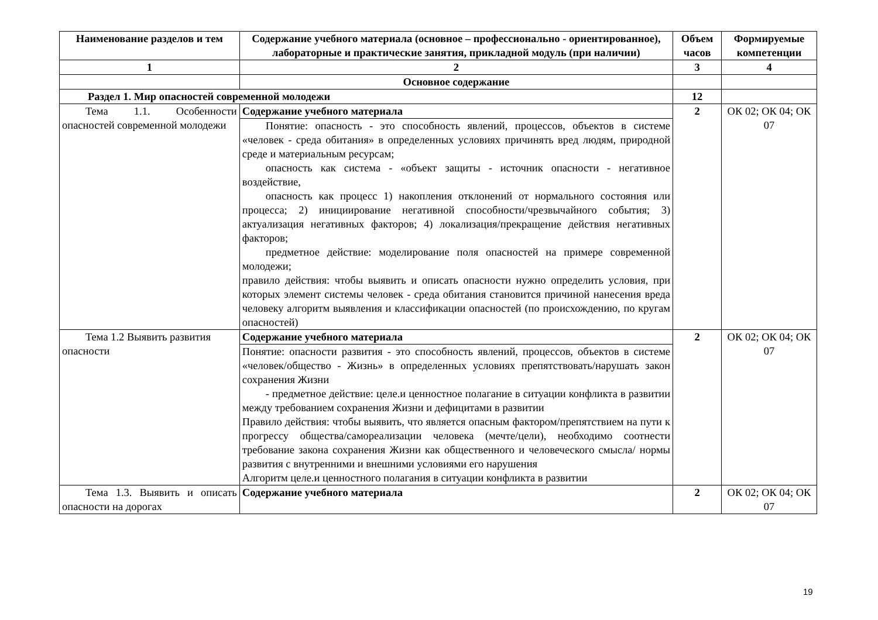| Наименование разделов и тем | Содержание учебного материала (основное – профессионально - ориентированное), лабораторные и практические занятия, прикладной модуль (при наличии) | Объем часов | Формируемые компетенции |
| --- | --- | --- | --- |
| 1 | 2 | 3 | 4 |
| | Основное содержание | | |
| Раздел 1. Мир опасностей современной молодежи | | 12 | |
| Тема 1.1. Особенности опасностей современной молодежи | Содержание учебного материала | 2 | ОК 02; ОК 04; ОК 07 |
| | Понятие: опасность - это способность явлений, процессов, объектов в системе «человек - среда обитания» в определенных условиях причинять вред людям, природной среде и материальным ресурсам; опасность как система - «объект защиты - источник опасности - негативное воздействие, опасность как процесс 1) накопления отклонений от нормального состояния или процесса; 2) инициирование негативной способности/чрезвычайного события; 3) актуализация негативных факторов; 4) локализация/прекращение действия негативных факторов; предметное действие: моделирование поля опасностей на примере современной молодежи; правило действия: чтобы выявить и описать опасности нужно определить условия, при которых элемент системы человек - среда обитания становится причиной нанесения вреда человеку алгоритм выявления и классификации опасностей (по происхождению, по кругам опасностей) | | |
| Тема 1.2 Выявить развития опасности | Содержание учебного материала | 2 | ОК 02; ОК 04; ОК 07 |
| | Понятие: опасности развития - это способность явлений, процессов, объектов в системе «человек/общество - Жизнь» в определенных условиях препятствовать/нарушать закон сохранения Жизни - предметное действие: целе.и ценностное полагание в ситуации конфликта в развитии между требованием сохранения Жизни и дефицитами в развитии Правило действия: чтобы выявить, что является опасным фактором/препятствием на пути к прогрессу общества/самореализации человека (мечте/цели), необходимо соотнести требование закона сохранения Жизни как общественного и человеческого смысла/ нормы развития с внутренними и внешними условиями его нарушения Алгоритм целе.и ценностного полагания в ситуации конфликта в развитии | | |
| Тема 1.3. Выявить и описать опасности на дорогах | Содержание учебного материала | 2 | ОК 02; ОК 04; ОК 07 |
19